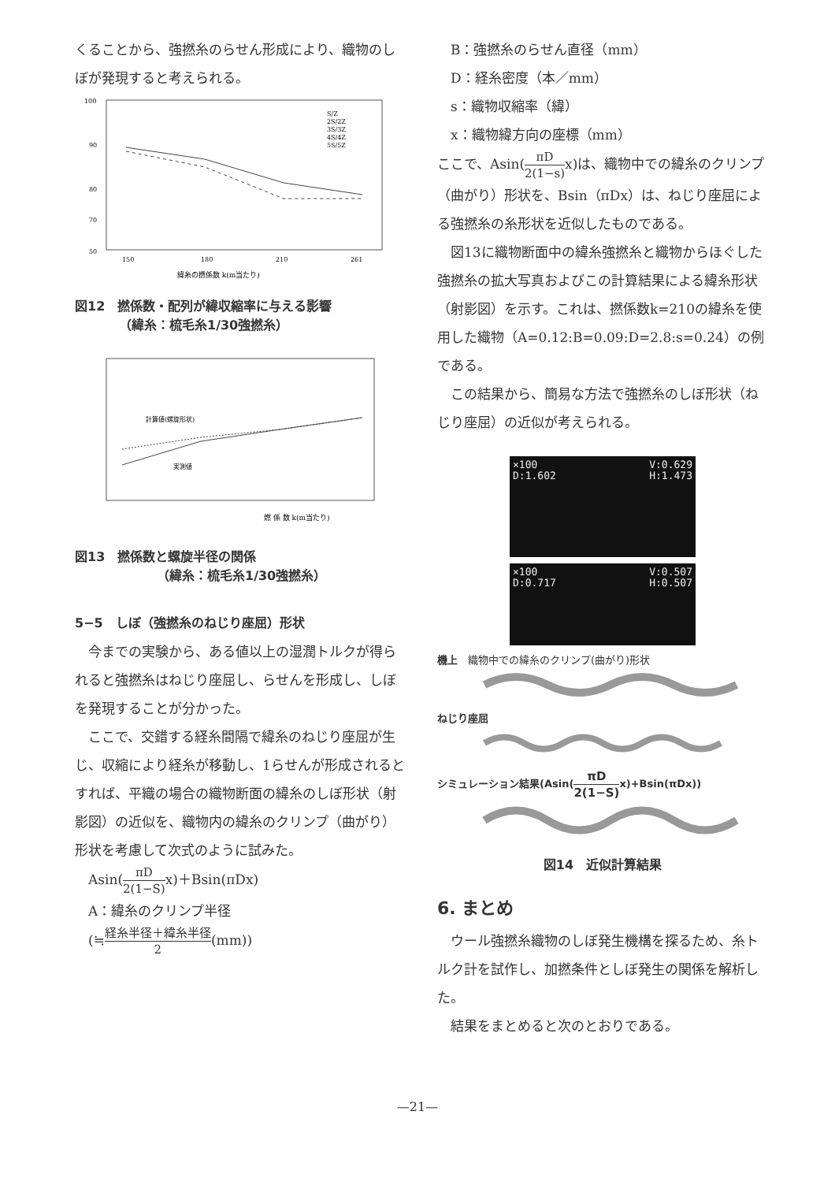くることから、強撚糸のらせん形成により、織物のしぼが発現すると考えられる。
100
90
80
70
50
150
180
210
261
緯糸の撚係数 k(m当たり)
S/Z
2S/2Z
3S/3Z
4S/4Z
5S/5Z
図12　撚係数・配列が緯収縮率に与える影響
　　　　（緯糸：梳毛糸1/30強撚糸）
燃 係 数 k(m当たり)
計算値(螺旋形状)
実測値
図13　撚係数と螺旋半径の関係
　　　　　　　（緯糸：梳毛糸1/30強撚糸）
5−5　しぼ（強撚糸のねじり座屈）形状
　今までの実験から、ある値以上の湿潤トルクが得られると強撚糸はねじり座屈し、らせんを形成し、しぼを発現することが分かった。
　ここで、交錯する経糸間隔で緯糸のねじり座屈が生じ、収縮により経糸が移動し、1らせんが形成されるとすれば、平織の場合の織物断面の緯糸のしぼ形状（射影図）の近似を、織物内の緯糸のクリンプ（曲がり）形状を考慮して次式のように試みた。
　Asin(πD 2(1−S) x)＋Bsin(πDx)
　A：緯糸のクリンプ半径
　(≒経糸半径＋緯糸半径 2(mm))
　B：強撚糸のらせん直径（mm）
　D：経糸密度（本／mm）
　s：織物収縮率（緯）
　x：織物緯方向の座標（mm）
ここで、Asin(πD 2(1−s) x)は、織物中での緯糸のクリンプ（曲がり）形状を、Bsin（πDx）は、ねじり座屈による強撚糸の糸形状を近似したものである。
　図13に織物断面中の緯糸強撚糸と織物からほぐした強撚糸の拡大写真およびこの計算結果による緯糸形状（射影図）を示す。これは、撚係数k=210の緯糸を使用した織物（A=0.12:B=0.09:D=2.8:s=0.24）の例である。
　この結果から、簡易な方法で強撚糸のしぼ形状（ねじり座屈）の近似が考えられる。
×100
D:1.602 V:0.629
H:1.473
×100
D:0.717 V:0.507
H:0.507
機上　織物中での緯糸のクリンプ(曲がり)形状
ねじり座屈
シミュレーション結果(Asin(πD 2(1−S) x)+Bsin(πDx))
図14　近似計算結果
6. まとめ
　ウール強撚糸織物のしぼ発生機構を探るため、糸トルク計を試作し、加撚条件としぼ発生の関係を解析した。
　結果をまとめると次のとおりである。
—21—